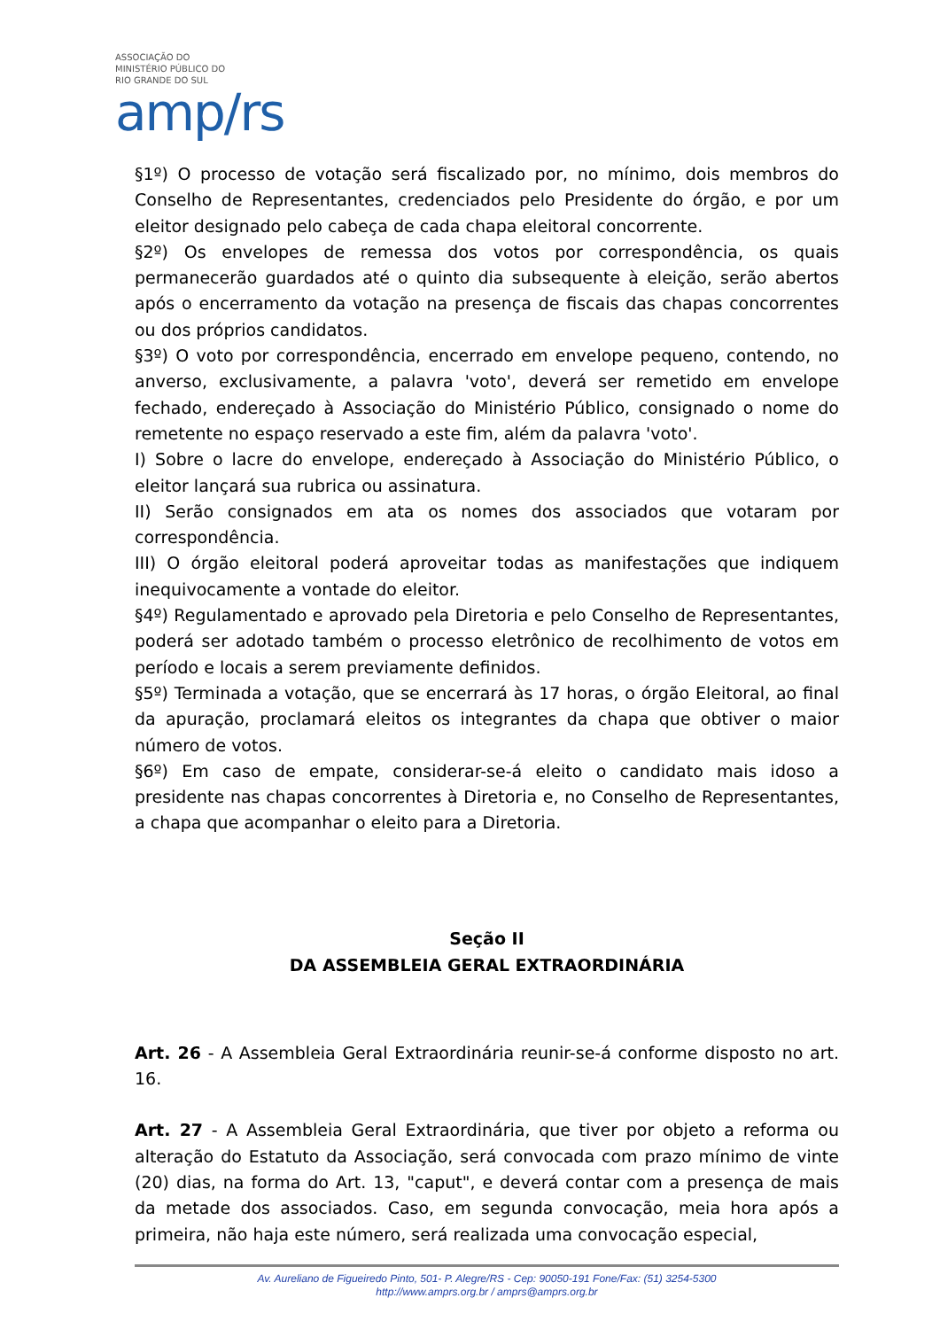ASSOCIAÇÃO DO
MINISTÉRIO PÚBLICO DO
RIO GRANDE DO SUL
amp/rs
§1º) O processo de votação será fiscalizado por, no mínimo, dois membros do Conselho de Representantes, credenciados pelo Presidente do órgão, e por um eleitor designado pelo cabeça de cada chapa eleitoral concorrente.
§2º) Os envelopes de remessa dos votos por correspondência, os quais permanecerão guardados até o quinto dia subsequente à eleição, serão abertos após o encerramento da votação na presença de fiscais das chapas concorrentes ou dos próprios candidatos.
§3º) O voto por correspondência, encerrado em envelope pequeno, contendo, no anverso, exclusivamente, a palavra 'voto', deverá ser remetido em envelope fechado, endereçado à Associação do Ministério Público, consignado o nome do remetente no espaço reservado a este fim, além da palavra 'voto'.
I) Sobre o lacre do envelope, endereçado à Associação do Ministério Público, o eleitor lançará sua rubrica ou assinatura.
II) Serão consignados em ata os nomes dos associados que votaram por correspondência.
III) O órgão eleitoral poderá aproveitar todas as manifestações que indiquem inequivocamente a vontade do eleitor.
§4º) Regulamentado e aprovado pela Diretoria e pelo Conselho de Representantes, poderá ser adotado também o processo eletrônico de recolhimento de votos em período e locais a serem previamente definidos.
§5º) Terminada a votação, que se encerrará às 17 horas, o órgão Eleitoral, ao final da apuração, proclamará eleitos os integrantes da chapa que obtiver o maior número de votos.
§6º) Em caso de empate, considerar-se-á eleito o candidato mais idoso a presidente nas chapas concorrentes à Diretoria e, no Conselho de Representantes, a chapa que acompanhar o eleito para a Diretoria.
Seção II
DA ASSEMBLEIA GERAL EXTRAORDINÁRIA
Art. 26 - A Assembleia Geral Extraordinária reunir-se-á conforme disposto no art. 16.
Art. 27 - A Assembleia Geral Extraordinária, que tiver por objeto a reforma ou alteração do Estatuto da Associação, será convocada com prazo mínimo de vinte (20) dias, na forma do Art. 13, "caput", e deverá contar com a presença de mais da metade dos associados. Caso, em segunda convocação, meia hora após a primeira, não haja este número, será realizada uma convocação especial,
Av. Aureliano de Figueiredo Pinto, 501- P. Alegre/RS - Cep: 90050-191 Fone/Fax: (51) 3254-5300
http://www.amprs.org.br / amprs@amprs.org.br